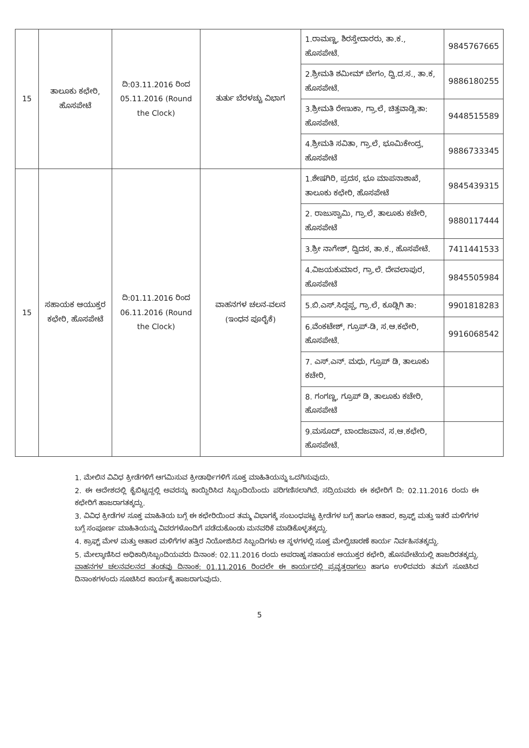| 15 | ತಾಲೂಕು ಕಛೇರಿ, ಹೊಸಪೇಟೆ | ದಿ:03.11.2016 ರಿಂದ 05.11.2016 (Round the Clock) | ತುರ್ತು ಬೆರಳಚ್ಚು ವಿಭಾಗ | 1.ರಾಮಣ್ಣ, ಶಿರಸ್ತೇದಾರರು, ತಾ.ಕ., ಹೊಸಪೇಟೆ. | 9845767665 |
| | | | | 2.ಶ್ರೀಮತಿ ಶಮೀಮ್ ಬೇಗಂ, ದ್ವಿ.ದ.ಸ., ತಾ.ಕ, ಹೊಸಪೇಟೆ. | 9886180255 |
| | | | | 3.ಶ್ರೀಮತಿ ರೇಣುಕಾ, ಗ್ರಾ.ಲೆ, ಚಿತ್ತವಾಡ್ಗಿ,ತಾ: ಹೊಸಪೇಟೆ. | 9448515589 |
| | | | | 4.ಶ್ರೀಮತಿ ಸವಿತಾ, ಗ್ರಾ.ಲೆ, ಭೂಮಿಕೇಂದ್ರ, ಹೊಸಪೇಟೆ | 9886733345 |
| 15 | ಸಹಾಯಕ ಆಯುಕ್ತರ ಕಛೇರಿ, ಹೊಸಪೇಟೆ | ದಿ:01.11.2016 ರಿಂದ 06.11.2016 (Round the Clock) | ವಾಹನಗಳ ಚಲನ-ವಲನ (ಇಂಧನ ಪೂರೈಕೆ) | 1.ಶೇಷಗಿರಿ, ಪ್ರದಸ, ಭೂ ಮಾಪನಾಶಾಖೆ, ತಾಲೂಕು ಕಛೇರಿ, ಹೊಸಪೇಟೆ | 9845439315 |
| | | | | 2. ರಾಜುಸ್ವಾಮಿ, ಗ್ರಾ.ಲೆ, ತಾಲೂಕು ಕಚೇರಿ, ಹೊಸಪೇಟೆ | 9880117444 |
| | | | | 3.ಶ್ರೀ ನಾಗೇಶ್, ದ್ವಿದಸ, ತಾ.ಕ., ಹೊಸಪೇಟೆ. | 7411441533 |
| | | | | 4.ವಿಜಯಕುಮಾರ, ಗ್ರಾ.ಲೆ. ದೇವಲಾಪುರ, ಹೊಸಪೇಟೆ | 9845505984 |
| | | | | 5.ಬಿ.ಎಸ್.ಸಿದ್ದಪ್ಪ, ಗ್ರಾ.ಲೆ, ಕೂಡ್ಲಿಗಿ ತಾ: | 9901818283 |
| | | | | 6.ವೆಂಕಟೇಶ್, ಗ್ರೂಪ್-ಡಿ, ಸ.ಆ.ಕಛೇರಿ, ಹೊಸಪೇಟೆ. | 9916068542 |
| | | | | 7. ಎಸ್.ಎನ್. ಮಧು, ಗ್ರೂಪ್ ಡಿ, ತಾಲೂಕು ಕಚೇರಿ, | |
| | | | | 8. ಗಂಗಣ್ಣ, ಗ್ರೂಪ್ ಡಿ, ತಾಲೂಕು ಕಚೇರಿ, ಹೊಸಪೇಟೆ | |
| | | | | 9.ಮಸೂದ್, ಬಾಂದಜವಾನ, ಸ.ಆ.ಕಛೇರಿ, ಹೊಸಪೇಟೆ. | |
1. ಮೇಲಿನ ವಿವಿಧ ಕ್ರೀಡೆಗಳಿಗೆ ಆಗಮಿಸುವ ಕ್ರೀಡಾರ್ಥಿಗಳಿಗೆ ಸೂಕ್ತ ಮಾಹಿತಿಯನ್ನು ಒದಗಿಸುವುದು.
2. ಈ ಆದೇಶದಲ್ಲಿ ಕೈಬಿಟ್ಟದ್ದಲ್ಲಿ ಅವರನ್ನು ಕಾಯ್ದಿರಿಸಿದ ಸಿಬ್ಬಂದಿಯೆಂದು ಪರಿಗಣಿಸಲಾಗಿದೆ. ಸದ್ರಿಯವರು ಈ ಕಛೇರಿಗೆ ದಿ: 02.11.2016 ರಂದು ಈ ಕಛೇರಿಗೆ ಹಾಜರಾಗತಕ್ಕದ್ದು.
3. ವಿವಿಧ ಕ್ರೀಡೆಗಳ ಸೂಕ್ತ ಮಾಹಿತಿಯ ಬಗ್ಗೆ ಈ ಕಛೇರಿಯಿಂದ ತಮ್ಮ ವಿಭಾಗಕ್ಕೆ ಸಂಬಂಧಪಟ್ಟ ಕ್ರೀಡೆಗಳ ಬಗ್ಗೆ ಹಾಗೂ ಆಹಾರ, ಕ್ರಾಫ್ಟ್ ಮತ್ತು ಇತರೆ ಮಳಿಗೆಗಳ ಬಗ್ಗೆ ಸಂಪೂರ್ಣ ಮಾಹಿತಿಯನ್ನು ವಿವರಗಳೊಂದಿಗೆ ಪಡೆದುಕೊಂಡು ಮನವರಿಕೆ ಮಾಡಿಕೊಳ್ಳತಕ್ಕದ್ದು.
4. ಕ್ರಾಫ್ಟ್ ಮೇಳ ಮತ್ತು ಆಹಾರ ಮಳಿಗೆಗಳ ಹತ್ತಿರ ನಿಯೋಜಿಸಿದ ಸಿಬ್ಬಂದಿಗಳು ಆ ಸ್ಥಳಗಳಲ್ಲಿ ಸೂಕ್ತ ಮೇಲ್ವಿಚಾರಣೆ ಕಾರ್ಯ ನಿರ್ವಹಿಸತಕ್ಕದ್ದು.
5. ಮೇಲ್ಕಾಣಿಸಿದ ಅಧಿಕಾರಿ/ಸಿಬ್ಬಂದಿಯವರು ದಿನಾಂಕ: 02.11.2016 ರಂದು ಅಪರಾಹ್ನ ಸಹಾಯಕ ಆಯುಕ್ತರ ಕಛೇರಿ, ಹೊಸಪೇಟೆಯಲ್ಲಿ ಹಾಜರಿರತಕ್ಕದ್ದು. ವಾಹನಗಳ ಚಲನವಲನದ ತಂಡವು ದಿನಾಂಕ: 01.11.2016 ರಿಂದಲೇ ಈ ಕಾರ್ಯದಲ್ಲಿ ಪ್ರವೃತ್ತರಾಗಲು ಹಾಗೂ ಉಳಿದವರು ತಮಗೆ ಸೂಚಿಸಿದ ದಿನಾಂಕಗಳಂದು ಸೂಚಿಸಿದ ಕಾರ್ಯಕ್ಕೆ ಹಾಜರಾಗುವುದು.
5